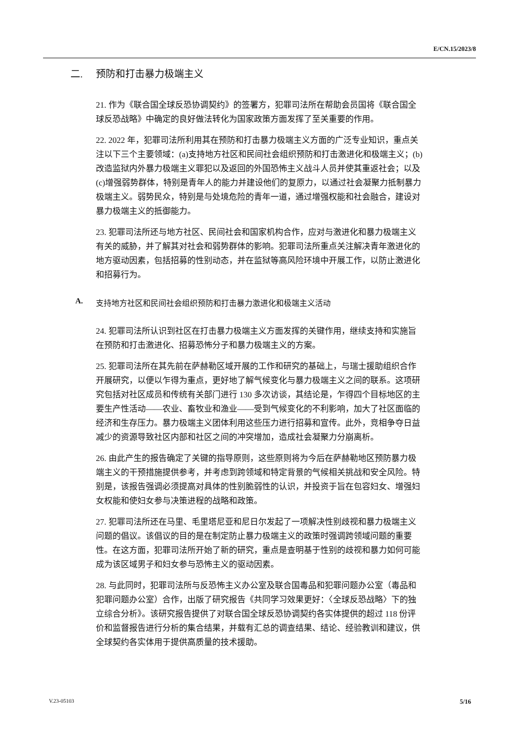E/CN.15/2023/8
二. 预防和打击暴力极端主义
21. 作为《联合国全球反恐协调契约》的签署方，犯罪司法所在帮助会员国将《联合国全球反恐战略》中确定的良好做法转化为国家政策方面发挥了至关重要的作用。
22. 2022 年，犯罪司法所利用其在预防和打击暴力极端主义方面的广泛专业知识，重点关注以下三个主要领域：(a)支持地方社区和民间社会组织预防和打击激进化和极端主义；(b)改造监狱内外暴力极端主义罪犯以及返回的外国恐怖主义战斗人员并使其重返社会；以及(c)增强弱势群体，特别是青年人的能力并建设他们的复原力，以通过社会凝聚力抵制暴力极端主义。弱势民众，特别是与处境危险的青年一道，通过增强权能和社会融合，建设对暴力极端主义的抵御能力。
23. 犯罪司法所还与地方社区、民间社会和国家机构合作，应对与激进化和暴力极端主义有关的威胁，并了解其对社会和弱势群体的影响。犯罪司法所重点关注解决青年激进化的地方驱动因素，包括招募的性别动态，并在监狱等高风险环境中开展工作，以防止激进化和招募行为。
A. 支持地方社区和民间社会组织预防和打击暴力激进化和极端主义活动
24. 犯罪司法所认识到社区在打击暴力极端主义方面发挥的关键作用，继续支持和实施旨在预防和打击激进化、招募恐怖分子和暴力极端主义的方案。
25. 犯罪司法所在其先前在萨赫勒区域开展的工作和研究的基础上，与瑞士援助组织合作开展研究，以便以乍得为重点，更好地了解气候变化与暴力极端主义之间的联系。这项研究包括对社区成员和传统有关部门进行 130 多次访谈，其结论是，乍得四个目标地区的主要生产性活动——农业、畜牧业和渔业——受到气候变化的不利影响，加大了社区面临的经济和生存压力。暴力极端主义团体利用这些压力进行招募和宣传。此外，竞相争夺日益减少的资源导致社区内部和社区之间的冲突增加，造成社会凝聚力分崩离析。
26. 由此产生的报告确定了关键的指导原则，这些原则将为今后在萨赫勒地区预防暴力极端主义的干预措施提供参考，并考虑到跨领域和特定背景的气候相关挑战和安全风险。特别是，该报告强调必须提高对具体的性别脆弱性的认识，并投资于旨在包容妇女、增强妇女权能和使妇女参与决策进程的战略和政策。
27. 犯罪司法所还在马里、毛里塔尼亚和尼日尔发起了一项解决性别歧视和暴力极端主义问题的倡议。该倡议的目的是在制定防止暴力极端主义的政策时强调跨领域问题的重要性。在这方面，犯罪司法所开始了新的研究，重点是查明基于性别的歧视和暴力如何可能成为该区域男子和妇女参与恐怖主义的驱动因素。
28. 与此同时，犯罪司法所与反恐怖主义办公室及联合国毒品和犯罪问题办公室（毒品和犯罪问题办公室）合作，出版了研究报告《共同学习效果更好：〈全球反恐战略〉下的独立综合分析》。该研究报告提供了对联合国全球反恐协调契约各实体提供的超过 118 份评价和监督报告进行分析的集合结果，并载有汇总的调查结果、结论、经验教训和建议，供全球契约各实体用于提供高质量的技术援助。
V.23-05103 5/16